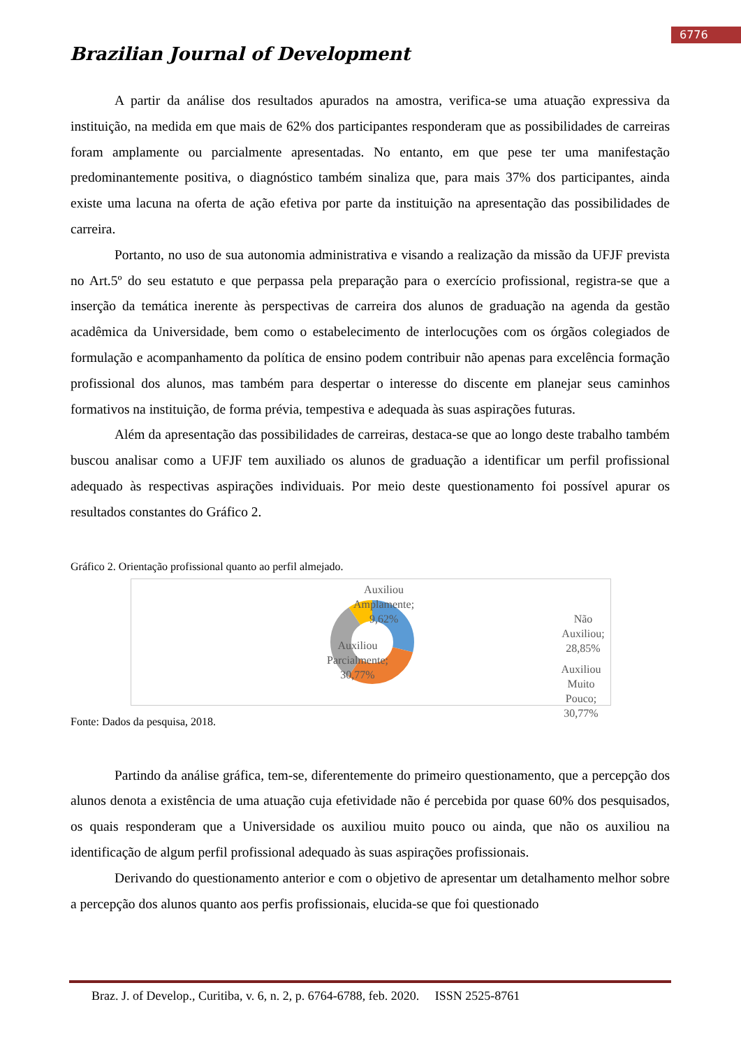6776
Brazilian Journal of Development
A partir da análise dos resultados apurados na amostra, verifica-se uma atuação expressiva da instituição, na medida em que mais de 62% dos participantes responderam que as possibilidades de carreiras foram amplamente ou parcialmente apresentadas. No entanto, em que pese ter uma manifestação predominantemente positiva, o diagnóstico também sinaliza que, para mais 37% dos participantes, ainda existe uma lacuna na oferta de ação efetiva por parte da instituição na apresentação das possibilidades de carreira.
Portanto, no uso de sua autonomia administrativa e visando a realização da missão da UFJF prevista no Art.5º do seu estatuto e que perpassa pela preparação para o exercício profissional, registra-se que a inserção da temática inerente às perspectivas de carreira dos alunos de graduação na agenda da gestão acadêmica da Universidade, bem como o estabelecimento de interlocuções com os órgãos colegiados de formulação e acompanhamento da política de ensino podem contribuir não apenas para excelência formação profissional dos alunos, mas também para despertar o interesse do discente em planejar seus caminhos formativos na instituição, de forma prévia, tempestiva e adequada às suas aspirações futuras.
Além da apresentação das possibilidades de carreiras, destaca-se que ao longo deste trabalho também buscou analisar como a UFJF tem auxiliado os alunos de graduação a identificar um perfil profissional adequado às respectivas aspirações individuais. Por meio deste questionamento foi possível apurar os resultados constantes do Gráfico 2.
Gráfico 2. Orientação profissional quanto ao perfil almejado.
Auxiliou
Amplamente;
9,62%
Auxiliou
Parcialmente;
30,77%
Não Auxiliou;
28,85%
Auxiliou Muito
Pouco; 30,77%
Fonte: Dados da pesquisa, 2018.
Partindo da análise gráfica, tem-se, diferentemente do primeiro questionamento, que a percepção dos alunos denota a existência de uma atuação cuja efetividade não é percebida por quase 60% dos pesquisados, os quais responderam que a Universidade os auxiliou muito pouco ou ainda, que não os auxiliou na identificação de algum perfil profissional adequado às suas aspirações profissionais.
Derivando do questionamento anterior e com o objetivo de apresentar um detalhamento melhor sobre a percepção dos alunos quanto aos perfis profissionais, elucida-se que foi questionado
Braz. J. of Develop., Curitiba, v. 6, n. 2, p. 6764-6788, feb. 2020. ISSN 2525-8761